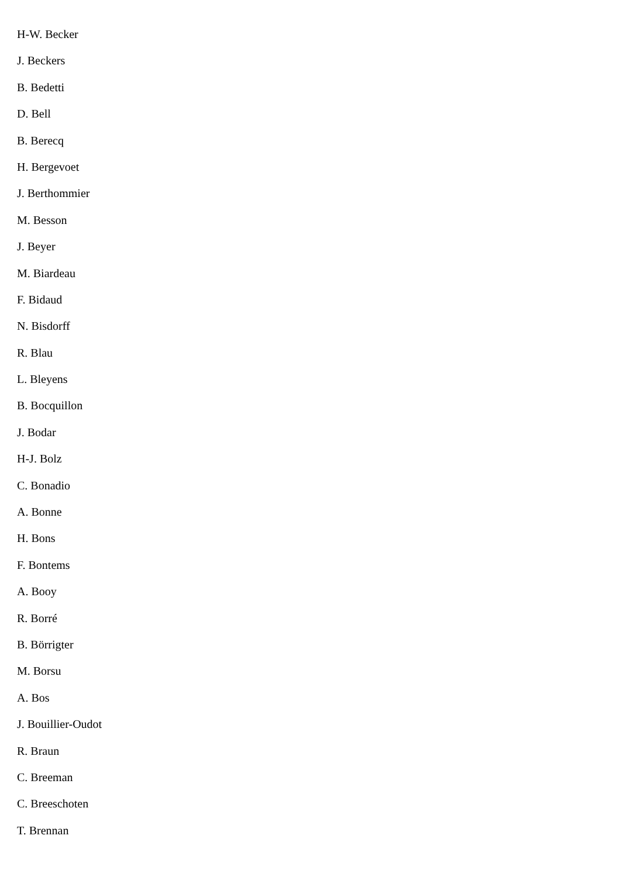H-W. Becker
J. Beckers
B. Bedetti
D. Bell
B. Berecq
H. Bergevoet
J. Berthommier
M. Besson
J. Beyer
M. Biardeau
F. Bidaud
N. Bisdorff
R. Blau
L. Bleyens
B. Bocquillon
J. Bodar
H-J. Bolz
C. Bonadio
A. Bonne
H. Bons
F. Bontems
A. Booy
R. Borré
B. Börrigter
M. Borsu
A. Bos
J. Bouillier-Oudot
R. Braun
C. Breeman
C. Breeschoten
T. Brennan